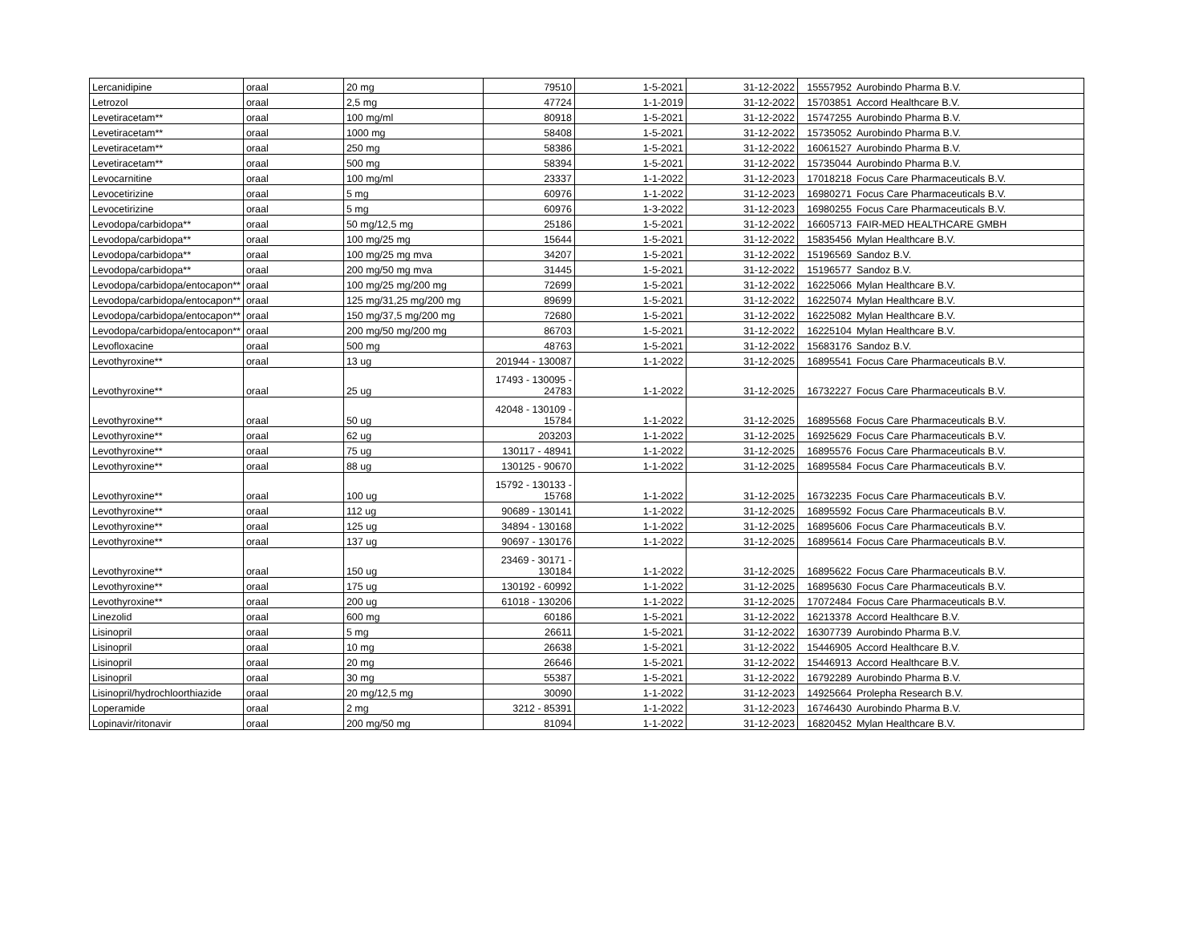| Lercanidipine | oraal | 20 mg | 79510 | 1-5-2021 | 31-12-2022 | 15557952 | Aurobindo Pharma B.V. |
| Letrozol | oraal | 2,5 mg | 47724 | 1-1-2019 | 31-12-2022 | 15703851 | Accord Healthcare B.V. |
| Levetiracetam** | oraal | 100 mg/ml | 80918 | 1-5-2021 | 31-12-2022 | 15747255 | Aurobindo Pharma B.V. |
| Levetiracetam** | oraal | 1000 mg | 58408 | 1-5-2021 | 31-12-2022 | 15735052 | Aurobindo Pharma B.V. |
| Levetiracetam** | oraal | 250 mg | 58386 | 1-5-2021 | 31-12-2022 | 16061527 | Aurobindo Pharma B.V. |
| Levetiracetam** | oraal | 500 mg | 58394 | 1-5-2021 | 31-12-2022 | 15735044 | Aurobindo Pharma B.V. |
| Levocarnitine | oraal | 100 mg/ml | 23337 | 1-1-2022 | 31-12-2023 | 17018218 | Focus Care Pharmaceuticals B.V. |
| Levocetirizine | oraal | 5 mg | 60976 | 1-1-2022 | 31-12-2023 | 16980271 | Focus Care Pharmaceuticals B.V. |
| Levocetirizine | oraal | 5 mg | 60976 | 1-3-2022 | 31-12-2023 | 16980255 | Focus Care Pharmaceuticals B.V. |
| Levodopa/carbidopa** | oraal | 50 mg/12,5 mg | 25186 | 1-5-2021 | 31-12-2022 | 16605713 | FAIR-MED HEALTHCARE GMBH |
| Levodopa/carbidopa** | oraal | 100 mg/25 mg | 15644 | 1-5-2021 | 31-12-2022 | 15835456 | Mylan Healthcare B.V. |
| Levodopa/carbidopa** | oraal | 100 mg/25 mg mva | 34207 | 1-5-2021 | 31-12-2022 | 15196569 | Sandoz B.V. |
| Levodopa/carbidopa** | oraal | 200 mg/50 mg mva | 31445 | 1-5-2021 | 31-12-2022 | 15196577 | Sandoz B.V. |
| Levodopa/carbidopa/entocapon** | oraal | 100 mg/25 mg/200 mg | 72699 | 1-5-2021 | 31-12-2022 | 16225066 | Mylan Healthcare B.V. |
| Levodopa/carbidopa/entocapon** | oraal | 125 mg/31,25 mg/200 mg | 89699 | 1-5-2021 | 31-12-2022 | 16225074 | Mylan Healthcare B.V. |
| Levodopa/carbidopa/entocapon** | oraal | 150 mg/37,5 mg/200 mg | 72680 | 1-5-2021 | 31-12-2022 | 16225082 | Mylan Healthcare B.V. |
| Levodopa/carbidopa/entocapon** | oraal | 200 mg/50 mg/200 mg | 86703 | 1-5-2021 | 31-12-2022 | 16225104 | Mylan Healthcare B.V. |
| Levofloxacine | oraal | 500 mg | 48763 | 1-5-2021 | 31-12-2022 | 15683176 | Sandoz B.V. |
| Levothyroxine** | oraal | 13 ug | 201944 - 130087 | 1-1-2022 | 31-12-2025 | 16895541 | Focus Care Pharmaceuticals B.V. |
| Levothyroxine** | oraal | 25 ug | 17493 - 130095 - 24783 | 1-1-2022 | 31-12-2025 | 16732227 | Focus Care Pharmaceuticals B.V. |
| Levothyroxine** | oraal | 50 ug | 42048 - 130109 - 15784 | 1-1-2022 | 31-12-2025 | 16895568 | Focus Care Pharmaceuticals B.V. |
| Levothyroxine** | oraal | 62 ug | 203203 | 1-1-2022 | 31-12-2025 | 16925629 | Focus Care Pharmaceuticals B.V. |
| Levothyroxine** | oraal | 75 ug | 130117 - 48941 | 1-1-2022 | 31-12-2025 | 16895576 | Focus Care Pharmaceuticals B.V. |
| Levothyroxine** | oraal | 88 ug | 130125 - 90670 | 1-1-2022 | 31-12-2025 | 16895584 | Focus Care Pharmaceuticals B.V. |
| Levothyroxine** | oraal | 100 ug | 15792 - 130133 - 15768 | 1-1-2022 | 31-12-2025 | 16732235 | Focus Care Pharmaceuticals B.V. |
| Levothyroxine** | oraal | 112 ug | 90689 - 130141 | 1-1-2022 | 31-12-2025 | 16895592 | Focus Care Pharmaceuticals B.V. |
| Levothyroxine** | oraal | 125 ug | 34894 - 130168 | 1-1-2022 | 31-12-2025 | 16895606 | Focus Care Pharmaceuticals B.V. |
| Levothyroxine** | oraal | 137 ug | 90697 - 130176 | 1-1-2022 | 31-12-2025 | 16895614 | Focus Care Pharmaceuticals B.V. |
| Levothyroxine** | oraal | 150 ug | 23469 - 30171 - 130184 | 1-1-2022 | 31-12-2025 | 16895622 | Focus Care Pharmaceuticals B.V. |
| Levothyroxine** | oraal | 175 ug | 130192 - 60992 | 1-1-2022 | 31-12-2025 | 16895630 | Focus Care Pharmaceuticals B.V. |
| Levothyroxine** | oraal | 200 ug | 61018 - 130206 | 1-1-2022 | 31-12-2025 | 17072484 | Focus Care Pharmaceuticals B.V. |
| Linezolid | oraal | 600 mg | 60186 | 1-5-2021 | 31-12-2022 | 16213378 | Accord Healthcare B.V. |
| Lisinopril | oraal | 5 mg | 26611 | 1-5-2021 | 31-12-2022 | 16307739 | Aurobindo Pharma B.V. |
| Lisinopril | oraal | 10 mg | 26638 | 1-5-2021 | 31-12-2022 | 15446905 | Accord Healthcare B.V. |
| Lisinopril | oraal | 20 mg | 26646 | 1-5-2021 | 31-12-2022 | 15446913 | Accord Healthcare B.V. |
| Lisinopril | oraal | 30 mg | 55387 | 1-5-2021 | 31-12-2022 | 16792289 | Aurobindo Pharma B.V. |
| Lisinopril/hydrochloorthiazide | oraal | 20 mg/12,5 mg | 30090 | 1-1-2022 | 31-12-2023 | 14925664 | Prolepha Research B.V. |
| Loperamide | oraal | 2 mg | 3212 - 85391 | 1-1-2022 | 31-12-2023 | 16746430 | Aurobindo Pharma B.V. |
| Lopinavir/ritonavir | oraal | 200 mg/50 mg | 81094 | 1-1-2022 | 31-12-2023 | 16820452 | Mylan Healthcare B.V. |